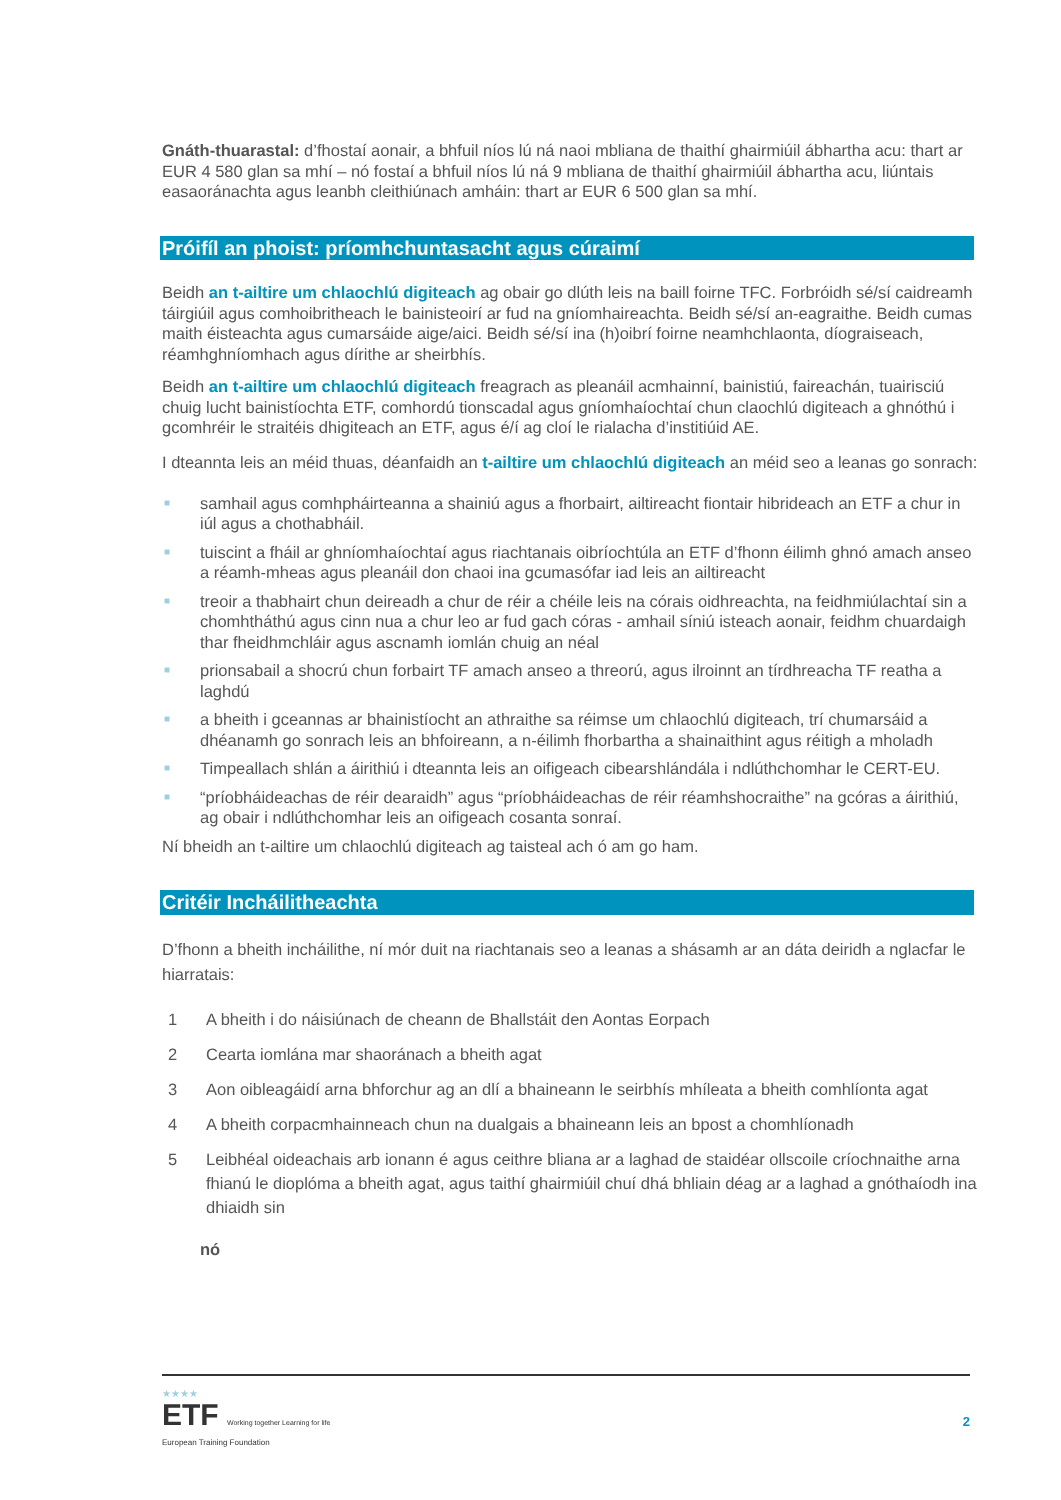Gnáth-thuarastal: d’fhostaí aonair, a bhfuil níos lú ná naoi mbliana de thaithí ghairmiúil ábhartha acu: thart ar EUR 4 580 glan sa mhí – nó fostaí a bhfuil níos lú ná 9 mbliana de thaithí ghairmiúil ábhartha acu, liúntais easaoránachta agus leanbh cleithiúnach amháin: thart ar EUR 6 500 glan sa mhí.
Próifíl an phoist: príomhchuntasacht agus cúraimí
Beidh an t-ailtire um chlaochlú digiteach ag obair go dlúth leis na baill foirne TFC. Forbróidh sé/sí caidreamh táirgiúil agus comhoibritheach le bainisteoirí ar fud na gníomhaireachta. Beidh sé/sí an-eagraithe. Beidh cumas maith éisteachta agus cumarsáide aige/aici. Beidh sé/sí ina (h)oibrí foirne neamhchlaonta, díograiseach, réamhghníomhach agus dírithe ar sheirbhís.
Beidh an t-ailtire um chlaochlú digiteach freagrach as pleanáil acmhainní, bainistiú, faireachán, tuairisciú chuig lucht bainistíochta ETF, comhordú tionscadal agus gníomhaíochtaí chun claochlú digiteach a ghnóthú i gcomhréir le straitéis dhigiteach an ETF, agus é/í ag cloí le rialacha d’institiúid AE.
I dteannta leis an méid thuas, déanfaidh an t-ailtire um chlaochlú digiteach an méid seo a leanas go sonrach:
■ samhail agus comhpháirteanna a shainiú agus a fhorbairt, ailtireacht fiontair hibrideach an ETF a chur in iúl agus a chothabháil.
■ tuiscint a fháil ar ghníomhaíochtaí agus riachtanais oibríochtúla an ETF d’fhonn éilimh ghnó amach anseo a réamh-mheas agus pleanáil don chaoi ina gcumasófar iad leis an ailtireacht
■ treoir a thabhairt chun deireadh a chur de réir a chéile leis na córais oidhreachta, na feidhmiúlachtaí sin a chomhtháthú agus cinn nua a chur leo ar fud gach córas - amhail síniú isteach aonair, feidhm chuardaigh thar fheidhmchláir agus ascnamh iomlán chuig an néal
■ prionsabail a shocrú chun forbairt TF amach anseo a threorú, agus ilroinnt an tírdhreacha TF reatha a laghdú
■ a bheith i gceannas ar bhainistíocht an athraithe sa réimse um chlaochlú digiteach, trí chumarsáid a dhéanamh go sonrach leis an bhfoireann, a n-éilimh fhorbartha a shainaithint agus réitigh a mholadh
■ Timpeallach shlán a áirithiú i dteannta leis an oifigeach cibearshlándála i ndlúthchomhar le CERT-EU.
■ “príobháideachas de réir dearaidh” agus “príobháideachas de réir réamhshocraithe” na gcóras a áirithiú, ag obair i ndlúthchomhar leis an oifigeach cosanta sonraí.
Ní bheidh an t-ailtire um chlaochlú digiteach ag taisteal ach ó am go ham.
Critéir Incháilitheachta
D’fhonn a bheith incháilithe, ní mór duit na riachtanais seo a leanas a shásamh ar an dáta deiridh a nglacfar le hiarratais:
1 A bheith i do náisiúnach de cheann de Bhallstáit den Aontas Eorpach
2 Cearta iomlána mar shaoránach a bheith agat
3 Aon oibleagáidí arna bhforchur ag an dlí a bhaineann le seirbhís mhíleata a bheith comhlíonta agat
4 A bheith corpacmhainneach chun na dualgais a bhaineann leis an bpost a chomhlíonadh
5 Leibhéal oideachais arb ionann é agus ceithre bliana ar a laghad de staidéar ollscoile críochnaithe arna fhianú le dioplóma a bheith agat, agus taithí ghairmiúil chuí dhá bhliain déag ar a laghad a gnóthaíodh ina dhiaidh sin
nó
★★★★
ETF Working together Learning for life
European Training Foundation
2